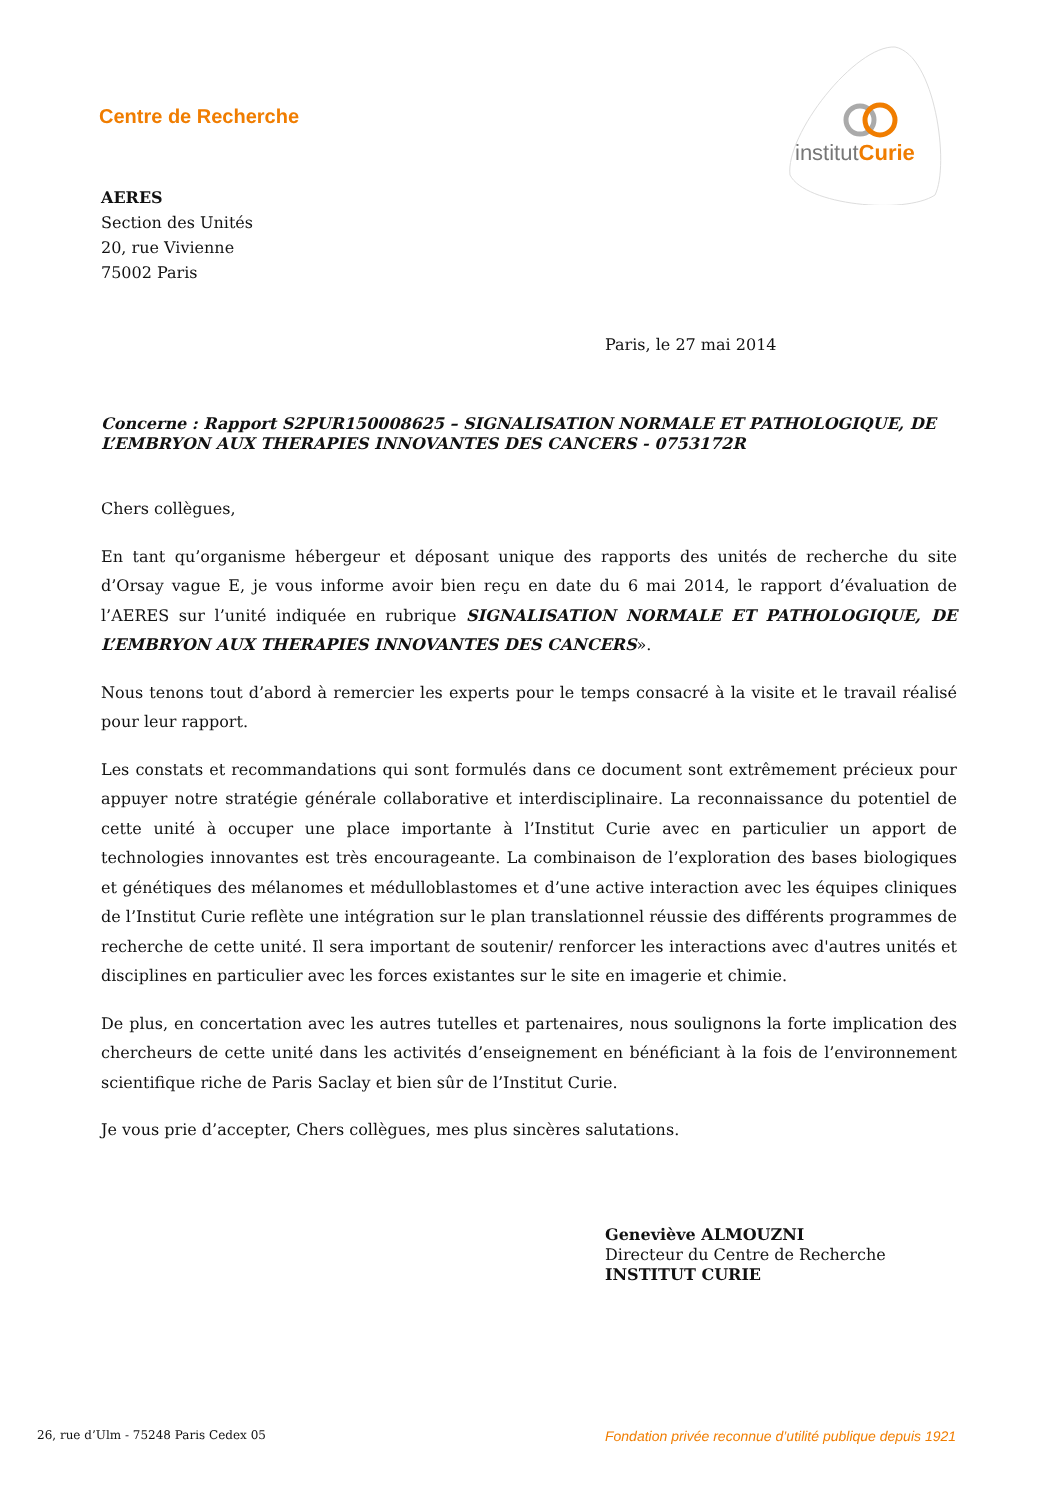Centre de Recherche
institutCurie
AERES
Section des Unités
20, rue Vivienne
75002 Paris
Paris, le 27 mai 2014
Concerne : Rapport S2PUR150008625 – SIGNALISATION NORMALE ET PATHOLOGIQUE, DE L’EMBRYON AUX THERAPIES INNOVANTES DES CANCERS - 0753172R
Chers collègues,
En tant qu’organisme hébergeur et déposant unique des rapports des unités de recherche du site d’Orsay vague E, je vous informe avoir bien reçu en date du 6 mai 2014, le rapport d’évaluation de l’AERES sur l’unité indiquée en rubrique SIGNALISATION NORMALE ET PATHOLOGIQUE, DE L’EMBRYON AUX THERAPIES INNOVANTES DES CANCERS».
Nous tenons tout d’abord à remercier les experts pour le temps consacré à la visite et le travail réalisé pour leur rapport.
Les constats et recommandations qui sont formulés dans ce document sont extrêmement précieux pour appuyer notre stratégie générale collaborative et interdisciplinaire. La reconnaissance du potentiel de cette unité à occuper une place importante à l’Institut Curie avec en particulier un apport de technologies innovantes est très encourageante. La combinaison de l’exploration des bases biologiques et génétiques des mélanomes et médulloblastomes et d’une active interaction avec les équipes cliniques de l’Institut Curie reflète une intégration sur le plan translationnel réussie des différents programmes de recherche de cette unité. Il sera important de soutenir/ renforcer les interactions avec d'autres unités et disciplines en particulier avec les forces existantes sur le site en imagerie et chimie.
De plus, en concertation avec les autres tutelles et partenaires, nous soulignons la forte implication des chercheurs de cette unité dans les activités d’enseignement en bénéficiant à la fois de l’environnement scientifique riche de Paris Saclay et bien sûr de l’Institut Curie.
Je vous prie d’accepter, Chers collègues, mes plus sincères salutations.
Geneviève ALMOUZNI
Directeur du Centre de Recherche
INSTITUT CURIE
26, rue d’Ulm - 75248 Paris Cedex 05
Fondation privée reconnue d’utilité publique depuis 1921